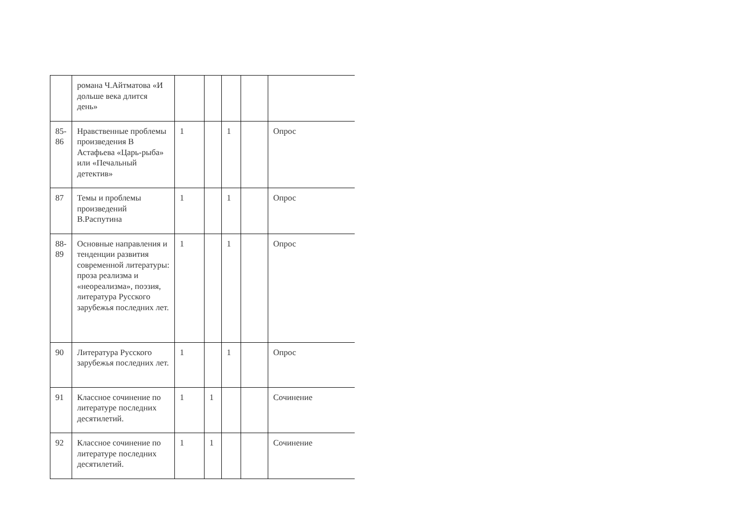| | романа Ч.Айтматова «И дольше века длится день» | | | | | |
| 85-86 | Нравственные проблемы произведения В Астафьева «Царь-рыба» или «Печальный детектив» | 1 | | 1 | | Опрос |
| 87 | Темы и проблемы произведений В.Распутина | 1 | | 1 | | Опрос |
| 88-89 | Основные направления и тенденции развития современной литературы: проза реализма и «неореализма», поэзия, литература Русского зарубежья последних лет. | 1 | | 1 | | Опрос |
| 90 | Литература Русского зарубежья последних лет. | 1 | | 1 | | Опрос |
| 91 | Классное сочинение по литературе последних десятилетий. | 1 | 1 | | | Сочинение |
| 92 | Классное сочинение по литературе последних десятилетий. | 1 | 1 | | | Сочинение |